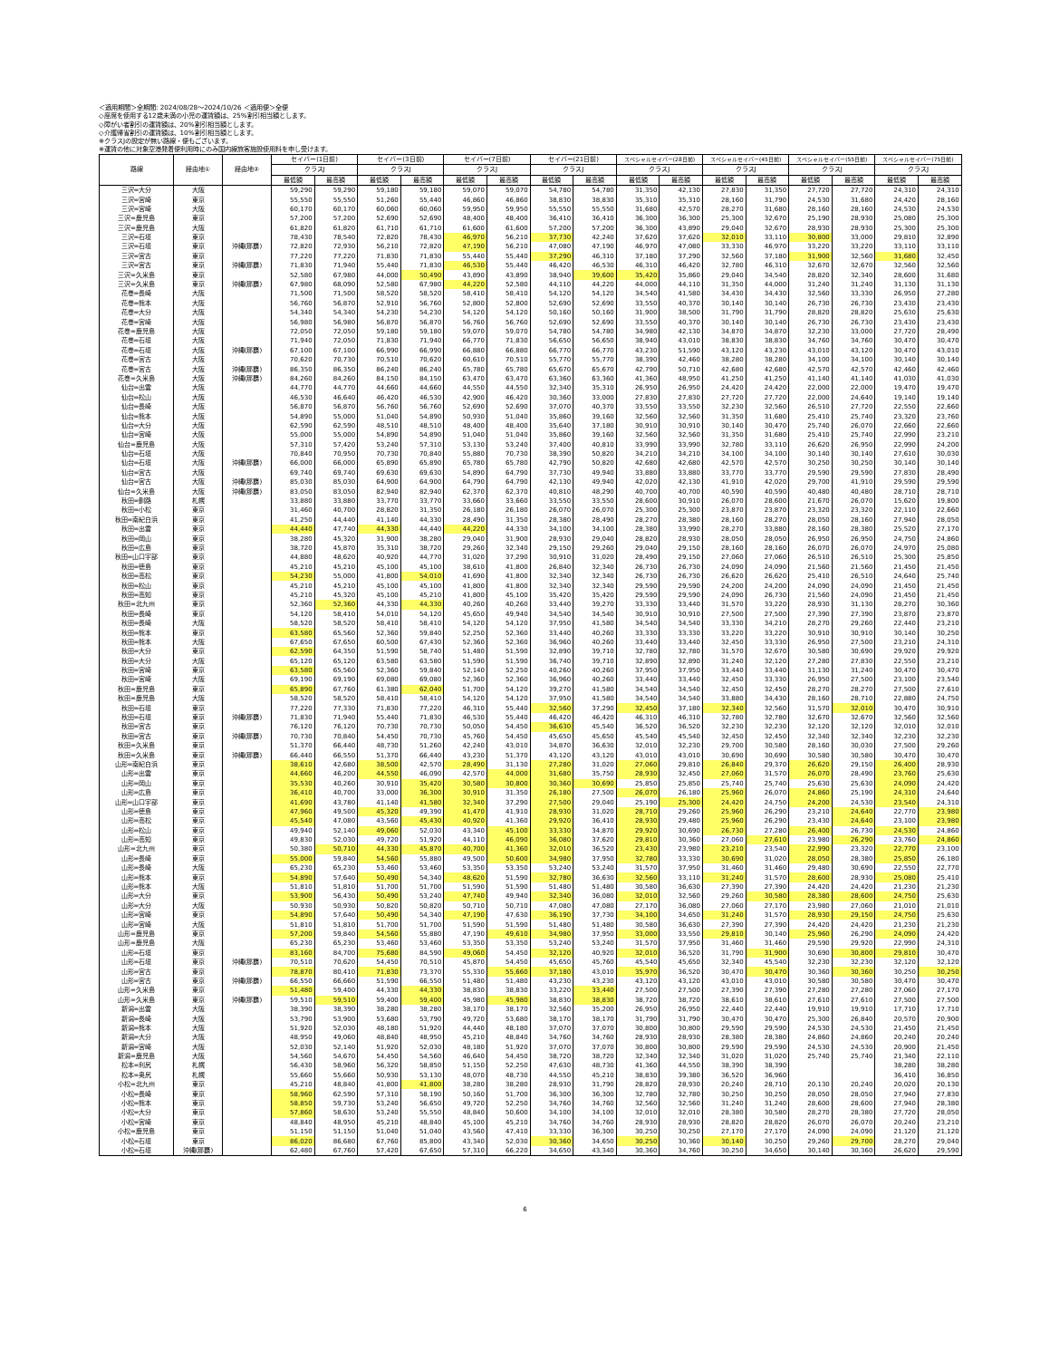＜適用期間＞全期間: 2024/08/28～2024/10/26 ＜適用便＞全便
◇座席を使用する12歳未満の小児の運賃額は、25%割引相当額とします。
◇障がい者割引の運賃額は、20%割引相当額とします。
◇介護帰省割引の運賃額は、10%割引相当額とします。
※クラスJの設定が無い路線・便もございます。
※運賃の他に対象空港発着便利用時にのみ国内線旅客施設使用料を申し受けます。
| 路線 | 経由地① | 経由地② | セイバー(1日前) | | セイバー(3日前) | | セイバー(7日前) | | セイバー(21日前) | | スペシャルセイバー(28日前) | | スペシャルセイバー(45日前) | | スペシャルセイバー(55日前) | | スペシャルセイバー(75日前) | |
| --- | --- | --- | --- | --- | --- | --- | --- | --- | --- | --- | --- | --- | --- | --- | --- | --- | --- | --- |
| | | | クラスJ | | クラスJ | | クラスJ | | クラスJ | | クラスJ | | クラスJ | | クラスJ | | クラスJ | |
| | | | 最低額 | 最高額 | 最低額 | 最高額 | 最低額 | 最高額 | 最低額 | 最高額 | 最低額 | 最高額 | 最低額 | 最高額 | 最低額 | 最高額 | 最低額 | 最高額 |
| 三沢=大分 | 大阪 | | 59,290 | 59,290 | 59,180 | 59,180 | 59,070 | 59,070 | 54,780 | 54,780 | 31,350 | 42,130 | 27,830 | 31,350 | 27,720 | 27,720 | 24,310 | 24,310 |
| 三沢=宮崎 | 東京 | | 55,550 | 55,550 | 51,260 | 55,440 | 46,860 | 46,860 | 38,830 | 38,830 | 35,310 | 35,310 | 28,160 | 31,790 | 24,530 | 31,680 | 24,420 | 28,160 |
| 三沢=宮崎 | 大阪 | | 60,170 | 60,170 | 60,060 | 60,060 | 59,950 | 59,950 | 55,550 | 55,550 | 31,680 | 42,570 | 28,270 | 31,680 | 28,160 | 28,160 | 24,530 | 24,530 |
| 三沢=鹿児島 | 東京 | | 57,200 | 57,200 | 52,690 | 52,690 | 48,400 | 48,400 | 36,410 | 36,410 | 36,300 | 36,300 | 25,300 | 32,670 | 25,190 | 28,930 | 25,080 | 25,300 |
| 三沢=鹿児島 | 大阪 | | 61,820 | 61,820 | 61,710 | 61,710 | 61,600 | 61,600 | 57,200 | 57,200 | 36,300 | 43,890 | 29,040 | 32,670 | 28,930 | 28,930 | 25,300 | 25,300 |
| 三沢=石垣 | 東京 | | 78,430 | 78,540 | 72,820 | 78,430 | 46,970 | 56,210 | 37,730 | 42,240 | 37,620 | 37,620 | 32,010 | 33,110 | 30,800 | 33,000 | 29,810 | 32,890 |
| 三沢=石垣 | 東京 | 沖縄(那覇) | 72,820 | 72,930 | 56,210 | 72,820 | 47,190 | 56,210 | 47,080 | 47,190 | 46,970 | 47,080 | 33,330 | 46,970 | 33,220 | 33,220 | 33,110 | 33,110 |
| 三沢=宮古 | 東京 | | 77,220 | 77,220 | 71,830 | 71,830 | 55,440 | 55,440 | 37,290 | 46,310 | 37,180 | 37,290 | 32,560 | 37,180 | 31,900 | 32,560 | 31,680 | 32,450 |
| 三沢=宮古 | 東京 | 沖縄(那覇) | 71,830 | 71,940 | 55,440 | 71,830 | 46,530 | 55,440 | 46,420 | 46,530 | 46,310 | 46,420 | 32,780 | 46,310 | 32,670 | 32,670 | 32,560 | 32,560 |
| 三沢=久米島 | 東京 | | 52,580 | 67,980 | 44,000 | 50,490 | 43,890 | 43,890 | 38,940 | 39,600 | 35,420 | 35,860 | 29,040 | 34,540 | 28,820 | 32,340 | 28,600 | 31,680 |
| 三沢=久米島 | 東京 | 沖縄(那覇) | 67,980 | 68,090 | 52,580 | 67,980 | 44,220 | 52,580 | 44,110 | 44,220 | 44,000 | 44,110 | 31,350 | 44,000 | 31,240 | 31,240 | 31,130 | 31,130 |
| 花巻=長崎 | 大阪 | | 71,500 | 71,500 | 58,520 | 58,520 | 58,410 | 58,410 | 54,120 | 54,120 | 34,540 | 41,580 | 34,430 | 34,430 | 32,560 | 33,330 | 26,950 | 27,280 |
| 花巻=熊本 | 大阪 | | 56,760 | 56,870 | 52,910 | 56,760 | 52,800 | 52,800 | 52,690 | 52,690 | 33,550 | 40,370 | 30,140 | 30,140 | 26,730 | 26,730 | 23,430 | 23,430 |
| 花巻=大分 | 大阪 | | 54,340 | 54,340 | 54,230 | 54,230 | 54,120 | 54,120 | 50,160 | 50,160 | 31,900 | 38,500 | 31,790 | 31,790 | 28,820 | 28,820 | 25,630 | 25,630 |
| 花巻=宮崎 | 大阪 | | 56,980 | 56,980 | 56,870 | 56,870 | 56,760 | 56,760 | 52,690 | 52,690 | 33,550 | 40,370 | 30,140 | 30,140 | 26,730 | 26,730 | 23,430 | 23,430 |
| 花巻=鹿児島 | 大阪 | | 72,050 | 72,050 | 59,180 | 59,180 | 59,070 | 59,070 | 54,780 | 54,780 | 34,980 | 42,130 | 34,870 | 34,870 | 32,230 | 33,000 | 27,720 | 28,490 |
| 花巻=石垣 | 大阪 | | 71,940 | 72,050 | 71,830 | 71,940 | 66,770 | 71,830 | 56,650 | 56,650 | 38,940 | 43,010 | 38,830 | 38,830 | 34,760 | 34,760 | 30,470 | 30,470 |
| 花巻=石垣 | 大阪 | 沖縄(那覇) | 67,100 | 67,100 | 66,990 | 66,990 | 66,880 | 66,880 | 66,770 | 66,770 | 43,230 | 51,590 | 43,120 | 43,230 | 43,010 | 43,120 | 30,470 | 43,010 |
| 花巻=宮古 | 大阪 | | 70,620 | 70,730 | 70,510 | 70,620 | 60,610 | 70,510 | 55,770 | 55,770 | 38,390 | 42,460 | 38,280 | 38,280 | 34,100 | 34,100 | 30,140 | 30,140 |
| 花巻=宮古 | 大阪 | 沖縄(那覇) | 86,350 | 86,350 | 86,240 | 86,240 | 65,780 | 65,780 | 65,670 | 65,670 | 42,790 | 50,710 | 42,680 | 42,680 | 42,570 | 42,570 | 42,460 | 42,460 |
| 花巻=久米島 | 大阪 | 沖縄(那覇) | 84,260 | 84,260 | 84,150 | 84,150 | 63,470 | 63,470 | 63,360 | 63,360 | 41,360 | 48,950 | 41,250 | 41,250 | 41,140 | 41,140 | 41,030 | 41,030 |
| 仙台=出雲 | 大阪 | | 44,770 | 44,770 | 44,660 | 44,660 | 44,550 | 44,550 | 32,340 | 35,310 | 26,950 | 26,950 | 24,420 | 24,420 | 22,000 | 22,000 | 19,470 | 19,470 |
| 仙台=松山 | 大阪 | | 46,530 | 46,640 | 46,420 | 46,530 | 42,900 | 46,420 | 30,360 | 33,000 | 27,830 | 27,830 | 27,720 | 27,720 | 22,000 | 24,640 | 19,140 | 19,140 |
| 仙台=長崎 | 大阪 | | 56,870 | 56,870 | 56,760 | 56,760 | 52,690 | 52,690 | 37,070 | 40,370 | 33,550 | 33,550 | 32,230 | 32,560 | 26,510 | 27,720 | 22,550 | 22,660 |
| 仙台=熊本 | 大阪 | | 54,890 | 55,000 | 51,040 | 54,890 | 50,930 | 51,040 | 35,860 | 39,160 | 32,560 | 32,560 | 31,350 | 31,680 | 25,410 | 25,740 | 23,320 | 23,760 |
| 仙台=大分 | 大阪 | | 62,590 | 62,590 | 48,510 | 48,510 | 48,400 | 48,400 | 35,640 | 37,180 | 30,910 | 30,910 | 30,140 | 30,470 | 25,740 | 26,070 | 22,660 | 22,660 |
| 仙台=宮崎 | 大阪 | | 55,000 | 55,000 | 54,890 | 54,890 | 51,040 | 51,040 | 35,860 | 39,160 | 32,560 | 32,560 | 31,350 | 31,680 | 25,410 | 25,740 | 22,990 | 23,210 |
| 仙台=鹿児島 | 大阪 | | 57,310 | 57,420 | 53,240 | 57,310 | 53,130 | 53,240 | 37,400 | 40,810 | 33,990 | 33,990 | 32,780 | 33,110 | 26,620 | 26,950 | 22,990 | 24,200 |
| 仙台=石垣 | 大阪 | | 70,840 | 70,950 | 70,730 | 70,840 | 55,880 | 70,730 | 38,390 | 50,820 | 34,210 | 34,210 | 34,100 | 34,100 | 30,140 | 30,140 | 27,610 | 30,030 |
| 仙台=石垣 | 大阪 | 沖縄(那覇) | 66,000 | 66,000 | 65,890 | 65,890 | 65,780 | 65,780 | 42,790 | 50,820 | 42,680 | 42,680 | 42,570 | 42,570 | 30,250 | 30,250 | 30,140 | 30,140 |
| 仙台=宮古 | 大阪 | | 69,740 | 69,740 | 69,630 | 69,630 | 54,890 | 64,790 | 37,730 | 49,940 | 33,880 | 33,880 | 33,770 | 33,770 | 29,590 | 29,590 | 27,830 | 28,490 |
| 仙台=宮古 | 大阪 | 沖縄(那覇) | 85,030 | 85,030 | 64,900 | 64,900 | 64,790 | 64,790 | 42,130 | 49,940 | 42,020 | 42,130 | 41,910 | 42,020 | 29,700 | 41,910 | 29,590 | 29,590 |
| 仙台=久米島 | 大阪 | 沖縄(那覇) | 83,050 | 83,050 | 82,940 | 82,940 | 62,370 | 62,370 | 40,810 | 48,290 | 40,700 | 40,700 | 40,590 | 40,590 | 40,480 | 40,480 | 28,710 | 28,710 |
| 秋田=釧路 | 札幌 | | 33,880 | 33,880 | 33,770 | 33,770 | 33,660 | 33,660 | 33,550 | 33,550 | 28,600 | 30,910 | 26,070 | 28,600 | 21,670 | 26,070 | 15,620 | 19,800 |
| 秋田=小松 | 東京 | | 31,460 | 40,700 | 28,820 | 31,350 | 26,180 | 26,180 | 26,070 | 26,070 | 25,300 | 25,300 | 23,870 | 23,870 | 23,320 | 23,320 | 22,110 | 22,660 |
| 秋田=南紀白浜 | 東京 | | 41,250 | 44,440 | 41,140 | 44,330 | 28,490 | 31,350 | 28,380 | 28,490 | 28,270 | 28,380 | 28,160 | 28,270 | 28,050 | 28,160 | 27,940 | 28,050 |
| 秋田=出雲 | 東京 | | 44,440 | 47,740 | 44,330 | 44,440 | 44,220 | 44,330 | 34,100 | 34,100 | 28,380 | 33,990 | 28,270 | 33,880 | 28,160 | 28,380 | 25,520 | 27,170 |
| 秋田=岡山 | 東京 | | 38,280 | 45,320 | 31,900 | 38,280 | 29,040 | 31,900 | 28,930 | 29,040 | 28,820 | 28,930 | 28,050 | 28,050 | 26,950 | 26,950 | 24,750 | 24,860 |
| 秋田=広島 | 東京 | | 38,720 | 45,870 | 35,310 | 38,720 | 29,260 | 32,340 | 29,150 | 29,260 | 29,040 | 29,150 | 28,160 | 28,160 | 26,070 | 26,070 | 24,970 | 25,080 |
| 秋田=山口宇部 | 東京 | | 44,880 | 48,620 | 40,920 | 44,770 | 31,020 | 37,290 | 30,910 | 31,020 | 28,490 | 29,150 | 27,060 | 27,060 | 26,510 | 26,510 | 25,300 | 25,850 |
| 秋田=徳島 | 東京 | | 45,210 | 45,210 | 45,100 | 45,100 | 38,610 | 41,800 | 26,840 | 32,340 | 26,730 | 26,730 | 24,090 | 24,090 | 21,560 | 21,560 | 21,450 | 21,450 |
| 秋田=高松 | 東京 | | 54,230 | 55,000 | 41,800 | 54,010 | 41,690 | 41,800 | 32,340 | 32,340 | 26,730 | 26,730 | 26,620 | 26,620 | 25,410 | 26,510 | 24,640 | 25,740 |
| 秋田=松山 | 東京 | | 45,210 | 45,210 | 45,100 | 45,100 | 41,800 | 41,800 | 32,340 | 32,340 | 29,590 | 29,590 | 24,200 | 24,200 | 24,090 | 24,090 | 21,450 | 21,450 |
| 秋田=高知 | 東京 | | 45,210 | 45,320 | 45,100 | 45,210 | 41,800 | 45,100 | 35,420 | 35,420 | 29,590 | 29,590 | 24,090 | 26,730 | 21,560 | 24,090 | 21,450 | 21,450 |
| 秋田=北九州 | 東京 | | 52,360 | 52,360 | 44,330 | 44,330 | 40,260 | 40,260 | 33,440 | 39,270 | 33,330 | 33,440 | 31,570 | 33,220 | 28,930 | 31,130 | 28,270 | 30,360 |
| 秋田=長崎 | 東京 | | 54,120 | 58,410 | 54,010 | 54,120 | 45,650 | 49,940 | 34,540 | 34,540 | 30,910 | 30,910 | 27,500 | 27,500 | 27,390 | 27,390 | 23,870 | 23,870 |
| 秋田=長崎 | 大阪 | | 58,520 | 58,520 | 58,410 | 58,410 | 54,120 | 54,120 | 37,950 | 41,580 | 34,540 | 34,540 | 33,330 | 34,210 | 28,270 | 29,260 | 22,440 | 23,210 |
| 秋田=熊本 | 東京 | | 63,580 | 65,560 | 52,360 | 59,840 | 52,250 | 52,360 | 33,440 | 40,260 | 33,330 | 33,330 | 33,220 | 33,220 | 30,910 | 30,910 | 30,140 | 30,250 |
| 秋田=熊本 | 大阪 | | 67,650 | 67,650 | 60,500 | 67,430 | 52,360 | 52,360 | 36,960 | 40,260 | 33,440 | 33,440 | 32,450 | 33,330 | 26,950 | 27,500 | 23,210 | 24,310 |
| 秋田=大分 | 東京 | | 62,590 | 64,350 | 51,590 | 58,740 | 51,480 | 51,590 | 32,890 | 39,710 | 32,780 | 32,780 | 31,570 | 32,670 | 30,580 | 30,690 | 29,920 | 29,920 |
| 秋田=大分 | 大阪 | | 65,120 | 65,120 | 63,580 | 63,580 | 51,590 | 51,590 | 36,740 | 39,710 | 32,890 | 32,890 | 31,240 | 32,120 | 27,280 | 27,830 | 22,550 | 23,210 |
| 秋田=宮崎 | 東京 | | 63,580 | 65,560 | 52,360 | 59,840 | 52,140 | 52,250 | 40,260 | 40,260 | 37,950 | 37,950 | 33,440 | 33,440 | 31,130 | 31,240 | 30,470 | 30,470 |
| 秋田=宮崎 | 大阪 | | 69,190 | 69,190 | 69,080 | 69,080 | 52,360 | 52,360 | 36,960 | 40,260 | 33,440 | 33,440 | 32,450 | 33,330 | 26,950 | 27,500 | 23,100 | 23,540 |
| 秋田=鹿児島 | 東京 | | 65,890 | 67,760 | 61,380 | 62,040 | 51,700 | 54,120 | 39,270 | 41,580 | 34,540 | 34,540 | 32,450 | 32,450 | 28,270 | 28,270 | 27,500 | 27,610 |
| 秋田=鹿児島 | 大阪 | | 58,520 | 58,520 | 58,410 | 58,410 | 54,120 | 54,120 | 37,950 | 41,580 | 34,540 | 34,540 | 33,880 | 34,430 | 28,160 | 28,710 | 22,880 | 24,750 |
| 秋田=石垣 | 東京 | | 77,220 | 77,330 | 71,830 | 77,220 | 46,310 | 55,440 | 32,560 | 37,290 | 32,450 | 37,180 | 32,340 | 32,560 | 31,570 | 32,010 | 30,470 | 30,910 |
| 秋田=石垣 | 東京 | 沖縄(那覇) | 71,830 | 71,940 | 55,440 | 71,830 | 46,530 | 55,440 | 46,420 | 46,420 | 46,310 | 46,310 | 32,780 | 32,780 | 32,670 | 32,670 | 32,560 | 32,560 |
| 秋田=宮古 | 東京 | | 76,120 | 76,120 | 70,730 | 70,730 | 50,050 | 54,450 | 36,630 | 45,540 | 36,520 | 36,520 | 32,230 | 32,230 | 32,120 | 32,120 | 32,010 | 32,010 |
| 秋田=宮古 | 東京 | 沖縄(那覇) | 70,730 | 70,840 | 54,450 | 70,730 | 45,760 | 54,450 | 45,650 | 45,650 | 45,540 | 45,540 | 32,450 | 32,450 | 32,340 | 32,340 | 32,230 | 32,230 |
| 秋田=久米島 | 東京 | | 51,370 | 66,440 | 48,730 | 51,260 | 42,240 | 43,010 | 34,870 | 36,630 | 32,010 | 32,230 | 29,700 | 30,580 | 28,160 | 30,030 | 27,500 | 29,260 |
| 秋田=久米島 | 東京 | 沖縄(那覇) | 66,440 | 66,550 | 51,370 | 66,440 | 43,230 | 51,370 | 43,120 | 43,120 | 43,010 | 43,010 | 30,690 | 30,690 | 30,580 | 30,580 | 30,470 | 30,470 |
| 山形=南紀白浜 | 東京 | | 38,610 | 42,680 | 38,500 | 42,570 | 28,490 | 31,130 | 27,280 | 31,020 | 27,060 | 29,810 | 26,840 | 29,370 | 26,620 | 29,150 | 26,400 | 28,930 |
| 山形=出雲 | 東京 | | 44,660 | 46,200 | 44,550 | 46,090 | 42,570 | 44,000 | 31,680 | 35,750 | 28,930 | 32,450 | 27,060 | 31,570 | 26,070 | 28,490 | 23,760 | 25,630 |
| 山形=岡山 | 東京 | | 35,530 | 40,260 | 30,910 | 35,420 | 30,580 | 30,800 | 30,360 | 30,690 | 25,850 | 25,850 | 25,740 | 25,740 | 25,630 | 25,630 | 24,090 | 24,420 |
| 山形=広島 | 東京 | | 36,410 | 40,700 | 33,000 | 36,300 | 30,910 | 31,350 | 26,180 | 27,500 | 26,070 | 26,180 | 25,960 | 26,070 | 24,860 | 25,190 | 24,310 | 24,640 |
| 山形=山口宇部 | 東京 | | 41,690 | 43,780 | 41,140 | 41,580 | 32,340 | 37,290 | 27,500 | 29,040 | 25,190 | 25,300 | 24,420 | 24,750 | 24,200 | 24,530 | 23,540 | 24,310 |
| 山形=徳島 | 東京 | | 47,960 | 49,500 | 45,320 | 49,390 | 41,470 | 41,910 | 28,930 | 31,020 | 28,710 | 29,260 | 25,960 | 26,290 | 23,210 | 24,640 | 22,770 | 23,980 |
| 山形=高松 | 東京 | | 45,540 | 47,080 | 43,560 | 45,430 | 40,920 | 41,360 | 29,920 | 36,410 | 28,930 | 29,480 | 25,960 | 26,290 | 23,430 | 24,640 | 23,100 | 23,980 |
| 山形=松山 | 東京 | | 49,940 | 52,140 | 49,060 | 52,030 | 43,340 | 45,100 | 33,330 | 34,870 | 29,920 | 30,690 | 26,730 | 27,280 | 26,400 | 26,730 | 24,530 | 24,860 |
| 山形=高知 | 東京 | | 49,830 | 52,030 | 49,720 | 51,920 | 44,110 | 46,090 | 36,080 | 37,620 | 29,810 | 30,360 | 27,060 | 27,610 | 23,980 | 26,290 | 23,760 | 24,860 |
| 山形=北九州 | 東京 | | 50,380 | 50,710 | 44,330 | 45,870 | 40,700 | 41,360 | 32,010 | 36,520 | 23,430 | 23,980 | 23,210 | 23,540 | 22,990 | 23,320 | 22,770 | 23,100 |
| 山形=長崎 | 東京 | | 55,000 | 59,840 | 54,560 | 55,880 | 49,500 | 50,600 | 34,980 | 37,950 | 32,780 | 33,330 | 30,690 | 31,020 | 28,050 | 28,380 | 25,850 | 26,180 |
| 山形=長崎 | 大阪 | | 65,230 | 65,230 | 53,460 | 53,460 | 53,350 | 53,350 | 53,240 | 53,240 | 31,570 | 37,950 | 31,460 | 31,460 | 29,480 | 30,690 | 22,550 | 22,770 |
| 山形=熊本 | 東京 | | 54,890 | 57,640 | 50,490 | 54,340 | 48,620 | 51,590 | 32,780 | 36,630 | 32,560 | 33,110 | 31,240 | 31,570 | 28,600 | 28,930 | 25,080 | 25,410 |
| 山形=熊本 | 大阪 | | 51,810 | 51,810 | 51,700 | 51,700 | 51,590 | 51,590 | 51,480 | 51,480 | 30,580 | 36,630 | 27,390 | 27,390 | 24,420 | 24,420 | 21,230 | 21,230 |
| 山形=大分 | 東京 | | 53,900 | 56,430 | 50,490 | 53,240 | 47,740 | 49,940 | 32,340 | 36,080 | 32,010 | 32,560 | 29,260 | 30,580 | 28,380 | 28,600 | 24,750 | 25,630 |
| 山形=大分 | 大阪 | | 50,930 | 50,930 | 50,820 | 50,820 | 50,710 | 50,710 | 47,080 | 47,080 | 27,170 | 36,080 | 27,060 | 27,170 | 23,980 | 27,060 | 21,010 | 21,010 |
| 山形=宮崎 | 東京 | | 54,890 | 57,640 | 50,490 | 54,340 | 47,190 | 47,630 | 36,190 | 37,730 | 34,100 | 34,650 | 31,240 | 31,570 | 28,930 | 29,150 | 24,750 | 25,630 |
| 山形=宮崎 | 大阪 | | 51,810 | 51,810 | 51,700 | 51,700 | 51,590 | 51,590 | 51,480 | 51,480 | 30,580 | 36,630 | 27,390 | 27,390 | 24,420 | 24,420 | 21,230 | 21,230 |
| 山形=鹿児島 | 東京 | | 57,200 | 59,840 | 54,560 | 55,880 | 47,190 | 49,610 | 34,980 | 37,950 | 33,000 | 33,550 | 29,810 | 30,140 | 25,960 | 26,290 | 24,090 | 24,420 |
| 山形=鹿児島 | 大阪 | | 65,230 | 65,230 | 53,460 | 53,460 | 53,350 | 53,350 | 53,240 | 53,240 | 31,570 | 37,950 | 31,460 | 31,460 | 29,590 | 29,920 | 22,990 | 24,310 |
| 山形=石垣 | 東京 | | 83,160 | 84,700 | 75,680 | 84,590 | 49,060 | 54,450 | 32,120 | 40,920 | 32,010 | 36,520 | 31,790 | 31,900 | 30,690 | 30,800 | 29,810 | 30,470 |
| 山形=石垣 | 東京 | 沖縄(那覇) | 70,510 | 70,620 | 54,450 | 70,510 | 45,870 | 54,450 | 45,650 | 45,760 | 45,540 | 45,650 | 32,340 | 45,540 | 32,230 | 32,230 | 32,120 | 32,120 |
| 山形=宮古 | 東京 | | 78,870 | 80,410 | 71,830 | 73,370 | 55,330 | 55,660 | 37,180 | 43,010 | 35,970 | 36,520 | 30,470 | 30,470 | 30,360 | 30,360 | 30,250 | 30,250 |
| 山形=宮古 | 東京 | 沖縄(那覇) | 66,550 | 66,660 | 51,590 | 66,550 | 51,480 | 51,480 | 43,230 | 43,230 | 43,120 | 43,120 | 43,010 | 43,010 | 30,580 | 30,580 | 30,470 | 30,470 |
| 山形=久米島 | 東京 | | 51,480 | 59,400 | 44,330 | 44,330 | 38,830 | 38,830 | 33,220 | 33,440 | 27,500 | 27,500 | 27,390 | 27,390 | 27,280 | 27,280 | 27,060 | 27,170 |
| 山形=久米島 | 東京 | 沖縄(那覇) | 59,510 | 59,510 | 59,400 | 59,400 | 45,980 | 45,980 | 38,830 | 38,830 | 38,720 | 38,720 | 38,610 | 38,610 | 27,610 | 27,610 | 27,500 | 27,500 |
| 新潟=出雲 | 大阪 | | 38,390 | 38,390 | 38,280 | 38,280 | 38,170 | 38,170 | 32,560 | 35,200 | 26,950 | 26,950 | 22,440 | 22,440 | 19,910 | 19,910 | 17,710 | 17,710 |
| 新潟=長崎 | 大阪 | | 53,790 | 53,900 | 53,680 | 53,790 | 49,720 | 53,680 | 38,170 | 38,170 | 31,790 | 31,790 | 30,470 | 30,470 | 25,300 | 26,840 | 20,570 | 20,900 |
| 新潟=熊本 | 大阪 | | 51,920 | 52,030 | 48,180 | 51,920 | 44,440 | 48,180 | 37,070 | 37,070 | 30,800 | 30,800 | 29,590 | 29,590 | 24,530 | 24,530 | 21,450 | 21,450 |
| 新潟=大分 | 大阪 | | 48,950 | 49,060 | 48,840 | 48,950 | 45,210 | 48,840 | 34,760 | 34,760 | 28,930 | 28,930 | 28,380 | 28,380 | 24,860 | 24,860 | 20,240 | 20,240 |
| 新潟=宮崎 | 大阪 | | 52,030 | 52,140 | 51,920 | 52,030 | 48,180 | 51,920 | 37,070 | 37,070 | 30,800 | 30,800 | 29,590 | 29,590 | 24,530 | 24,530 | 20,900 | 21,450 |
| 新潟=鹿児島 | 大阪 | | 54,560 | 54,670 | 54,450 | 54,560 | 46,640 | 54,450 | 38,720 | 38,720 | 32,340 | 32,340 | 31,020 | 31,020 | 25,740 | 25,740 | 21,340 | 22,110 |
| 松本=利尻 | 札幌 | | 56,430 | 58,960 | 56,320 | 58,850 | 51,150 | 52,250 | 47,630 | 48,730 | 41,360 | 44,550 | 38,390 | 38,390 | | | 38,280 | 38,280 |
| 松本=奥尻 | 札幌 | | 55,660 | 55,660 | 50,930 | 53,130 | 48,070 | 48,730 | 44,550 | 45,210 | 38,830 | 39,380 | 36,520 | 36,960 | | | 36,410 | 36,850 |
| 小松=北九州 | 東京 | | 45,210 | 48,840 | 41,800 | 41,800 | 38,280 | 38,280 | 28,930 | 31,790 | 28,820 | 28,930 | 20,240 | 28,710 | 20,130 | 20,240 | 20,020 | 20,130 |
| 小松=長崎 | 東京 | | 58,960 | 62,590 | 57,310 | 58,190 | 50,160 | 51,700 | 36,300 | 36,300 | 32,780 | 32,780 | 30,250 | 30,250 | 28,050 | 28,050 | 27,940 | 27,830 |
| 小松=熊本 | 東京 | | 58,850 | 59,730 | 53,240 | 56,650 | 49,720 | 52,250 | 34,760 | 34,760 | 32,560 | 32,560 | 31,240 | 31,240 | 28,600 | 28,600 | 27,940 | 28,380 |
| 小松=大分 | 東京 | | 57,860 | 58,630 | 53,240 | 55,550 | 48,840 | 50,600 | 34,100 | 34,100 | 32,010 | 32,010 | 28,380 | 30,580 | 28,270 | 28,380 | 27,720 | 28,050 |
| 小松=宮崎 | 東京 | | 48,840 | 48,950 | 45,210 | 48,840 | 45,100 | 45,210 | 34,760 | 34,760 | 28,930 | 28,930 | 28,820 | 28,820 | 26,070 | 26,070 | 20,240 | 23,210 |
| 小松=鹿児島 | 東京 | | 51,150 | 51,150 | 51,040 | 51,040 | 43,560 | 47,410 | 33,330 | 36,300 | 30,250 | 30,250 | 27,170 | 27,170 | 24,090 | 24,090 | 21,120 | 21,120 |
| 小松=石垣 | 東京 | | 86,020 | 86,680 | 67,760 | 85,800 | 43,340 | 52,030 | 30,360 | 34,650 | 30,250 | 30,360 | 30,140 | 30,250 | 29,260 | 29,700 | 28,270 | 29,040 |
| 小松=石垣 | 沖縄(那覇) | | 62,480 | 67,760 | 57,420 | 67,650 | 57,310 | 66,220 | 34,650 | 43,340 | 30,360 | 34,760 | 30,250 | 34,650 | 30,140 | 30,360 | 26,620 | 29,590 |
6